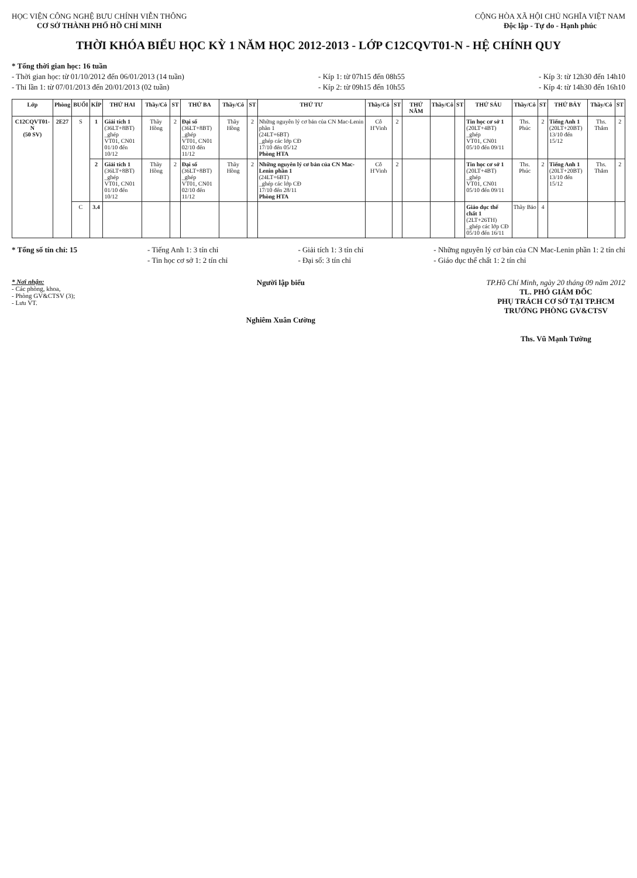HỌC VIỆN CÔNG NGHỆ BƯU CHÍNH VIỄN THÔNG
CƠ SỞ THÀNH PHỐ HỒ CHÍ MINH
CỘNG HÒA XÃ HỘI CHỦ NGHĨA VIỆT NAM
Độc lập - Tự do - Hạnh phúc
THỜI KHÓA BIỂU HỌC KỲ 1 NĂM HỌC 2012-2013 - LỚP C12CQVT01-N - HỆ CHÍNH QUY
* Tổng thời gian học: 16 tuần
- Thời gian học: từ 01/10/2012 đến 06/01/2013 (14 tuần)
- Thi lần 1: từ 07/01/2013 đến 20/01/2013 (02 tuần)
- Kíp 1: từ 07h15 đến 08h55
- Kíp 2: từ 09h15 đến 10h55
- Kíp 3: từ 12h30 đến 14h10
- Kíp 4: từ 14h30 đến 16h10
| Lớp | Phòng | BUỔI | KÍP | THỨ HAI | Thầy/Cô | ST | THỨ BA | Thầy/Cô | ST | THỨ TƯ | Thầy/Cô | ST | THỨ NĂM | Thầy/Cô | ST | THỨ SÁU | Thầy/Cô | ST | THỨ BẢY | Thầy/Cô | ST |
| --- | --- | --- | --- | --- | --- | --- | --- | --- | --- | --- | --- | --- | --- | --- | --- | --- | --- | --- | --- | --- | --- |
| C12CQVT01-N (50 SV) | 2E27 | S | 1 | Giải tích 1 (36LT+8BT) _ghép VT01, CN01 01/10 đến 10/12 | Thầy Hồng | 2 | Đại số (36LT+8BT) _ghép VT01, CN01 02/10 đến 11/12 | Thầy Hồng | 2 | Những nguyên lý cơ bản của CN Mac-Lenin phần 1 (24LT+6BT) _ghép các lớp CĐ 17/10 đến 05/12 Phòng HTA | Cô H'Vinh | 2 | | | | Tin học cơ sở 1 (20LT+4BT) _ghép VT01, CN01 05/10 đến 09/11 | Ths. Phúc | 2 | Tiếng Anh 1 (20LT+20BT) 13/10 đến 15/12 | Ths. Thắm | 2 |
| | | | 2 | Giải tích 1 (36LT+8BT) _ghép VT01, CN01 01/10 đến 10/12 | Thầy Hồng | 2 | Đại số (36LT+8BT) _ghép VT01, CN01 02/10 đến 11/12 | Thầy Hồng | 2 | Những nguyên lý cơ bản của CN Mac-Lenin phần 1 (24LT+6BT) _ghép các lớp CĐ 17/10 đến 28/11 Phòng HTA | Cô H'Vinh | 2 | | | | Tin học cơ sở 1 (20LT+4BT) _ghép VT01, CN01 05/10 đến 09/11 | Ths. Phúc | 2 | Tiếng Anh 1 (20LT+20BT) 13/10 đến 15/12 | Ths. Thắm | 2 |
| | | C | 3.4 | | | | | | | | | | | | | Giáo dục thể chất 1 (2LT+26TH) _ghép các lớp CĐ 05/10 đến 16/11 | Thầy Bảo | 4 | | | |
* Tổng số tín chỉ: 15 - Tiếng Anh 1: 3 tín chỉ
- Tin học cơ sở 1: 2 tín chỉ
- Giải tích 1: 3 tín chỉ
- Đại số: 3 tín chỉ
- Những nguyên lý cơ bản của CN Mac-Lenin phần 1: 2 tín chỉ
- Giáo dục thể chất 1: 2 tín chỉ
* Nơi nhận:
- Các phòng, khoa,
- Phòng GV&CTSV (3);
- Lưu VT.
Người lập biểu
Nghiêm Xuân Cường
TP.Hồ Chí Minh, ngày 20 tháng 09 năm 2012
TL. PHÓ GIÁM ĐỐC
PHỤ TRÁCH CƠ SỞ TẠI TP.HCM
TRƯỞNG PHÒNG GV&CTSV
Ths. Vũ Mạnh Tường